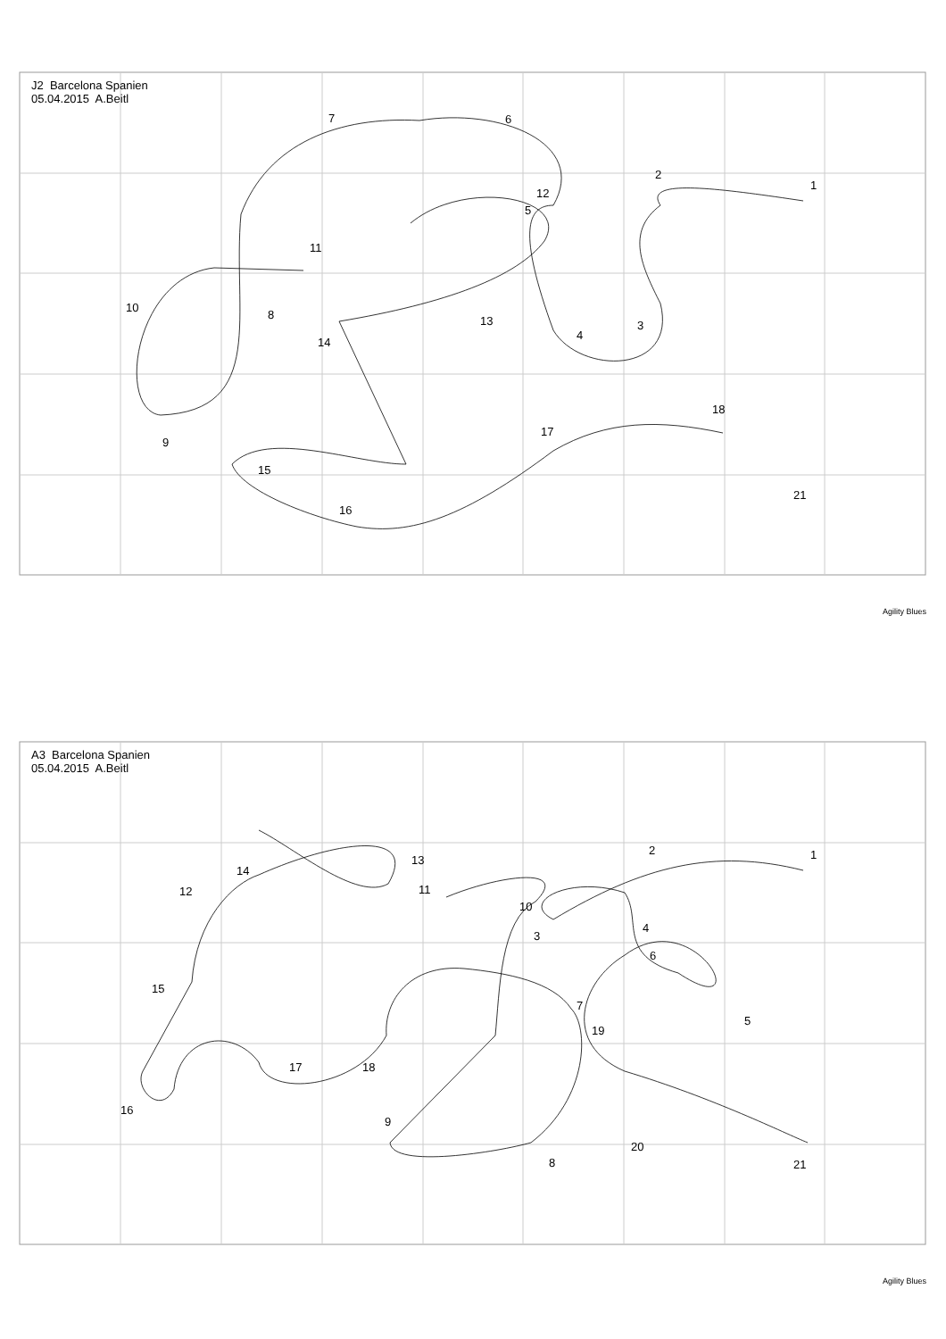J2 Barcelona Spanien
05.04.2015 A.Beitl
1
2
3
4
5
6 7
8
9
10
11
12
13
14
15
16
17
18
21
Agility Blues
A3 Barcelona Spanien
05.04.2015 A.Beitl
1 2
3
4
5
6
7
8
9
10
11 12
13
14
15
16
17 18
19
20
21
Agility Blues